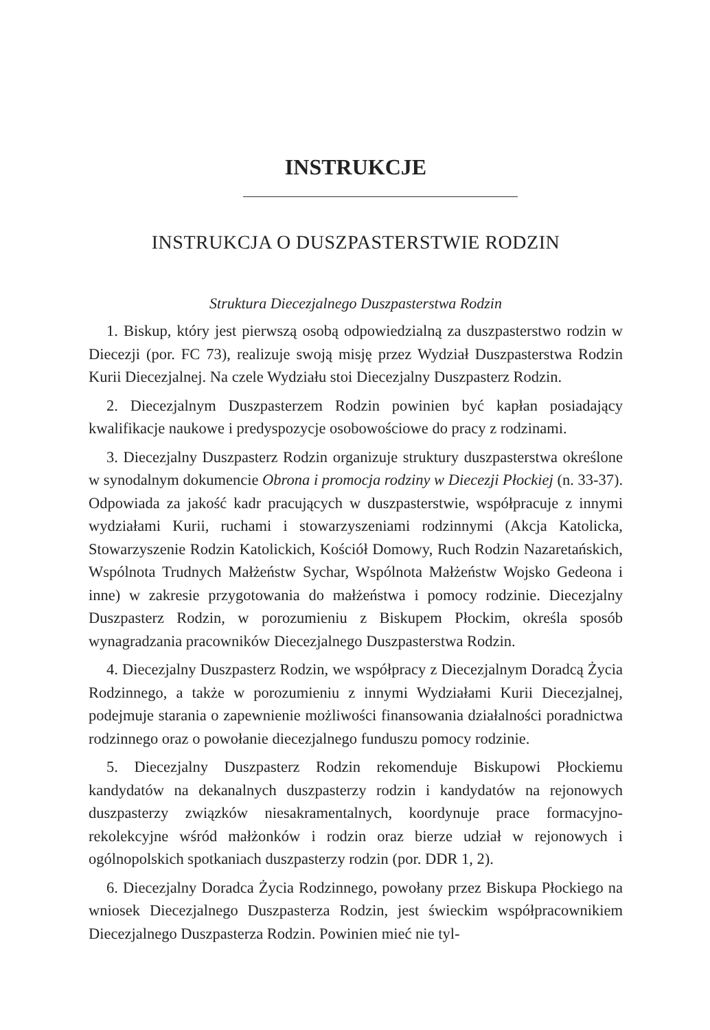INSTRUKCJE
INSTRUKCJA O DUSZPASTERSTWIE RODZIN
Struktura Diecezjalnego Duszpasterstwa Rodzin
1. Biskup, który jest pierwszą osobą odpowiedzialną za duszpasterstwo rodzin w Diecezji (por. FC 73), realizuje swoją misję przez Wydział Duszpasterstwa Rodzin Kurii Diecezjalnej. Na czele Wydziału stoi Diecezjalny Duszpasterz Rodzin.
2. Diecezjalnym Duszpasterzem Rodzin powinien być kapłan posiadający kwalifikacje naukowe i predyspozycje osobowościowe do pracy z rodzinami.
3. Diecezjalny Duszpasterz Rodzin organizuje struktury duszpasterstwa określone w synodalnym dokumencie Obrona i promocja rodziny w Diecezji Płockiej (n. 33-37). Odpowiada za jakość kadr pracujących w duszpasterstwie, współpracuje z innymi wydziałami Kurii, ruchami i stowarzyszeniami rodzinnymi (Akcja Katolicka, Stowarzyszenie Rodzin Katolickich, Kościół Domowy, Ruch Rodzin Nazaretańskich, Wspólnota Trudnych Małżeństw Sychar, Wspólnota Małżeństw Wojsko Gedeona i inne) w zakresie przygotowania do małżeństwa i pomocy rodzinie. Diecezjalny Duszpasterz Rodzin, w porozumieniu z Biskupem Płockim, określa sposób wynagradzania pracowników Diecezjalnego Duszpasterstwa Rodzin.
4. Diecezjalny Duszpasterz Rodzin, we współpracy z Diecezjalnym Doradcą Życia Rodzinnego, a także w porozumieniu z innymi Wydziałami Kurii Diecezjalnej, podejmuje starania o zapewnienie możliwości finansowania działalności poradnictwa rodzinnego oraz o powołanie diecezjalnego funduszu pomocy rodzinie.
5. Diecezjalny Duszpasterz Rodzin rekomenduje Biskupowi Płockiemu kandydatów na dekanalnych duszpasterzy rodzin i kandydatów na rejonowych duszpasterzy związków niesakramentalnych, koordynuje prace formacyjno-rekolekcyjne wśród małżonków i rodzin oraz bierze udział w rejonowych i ogólnopolskich spotkaniach duszpasterzy rodzin (por. DDR 1, 2).
6. Diecezjalny Doradca Życia Rodzinnego, powołany przez Biskupa Płockiego na wniosek Diecezjalnego Duszpasterza Rodzin, jest świeckim współpracownikiem Diecezjalnego Duszpasterza Rodzin. Powinien mieć nie tyl-